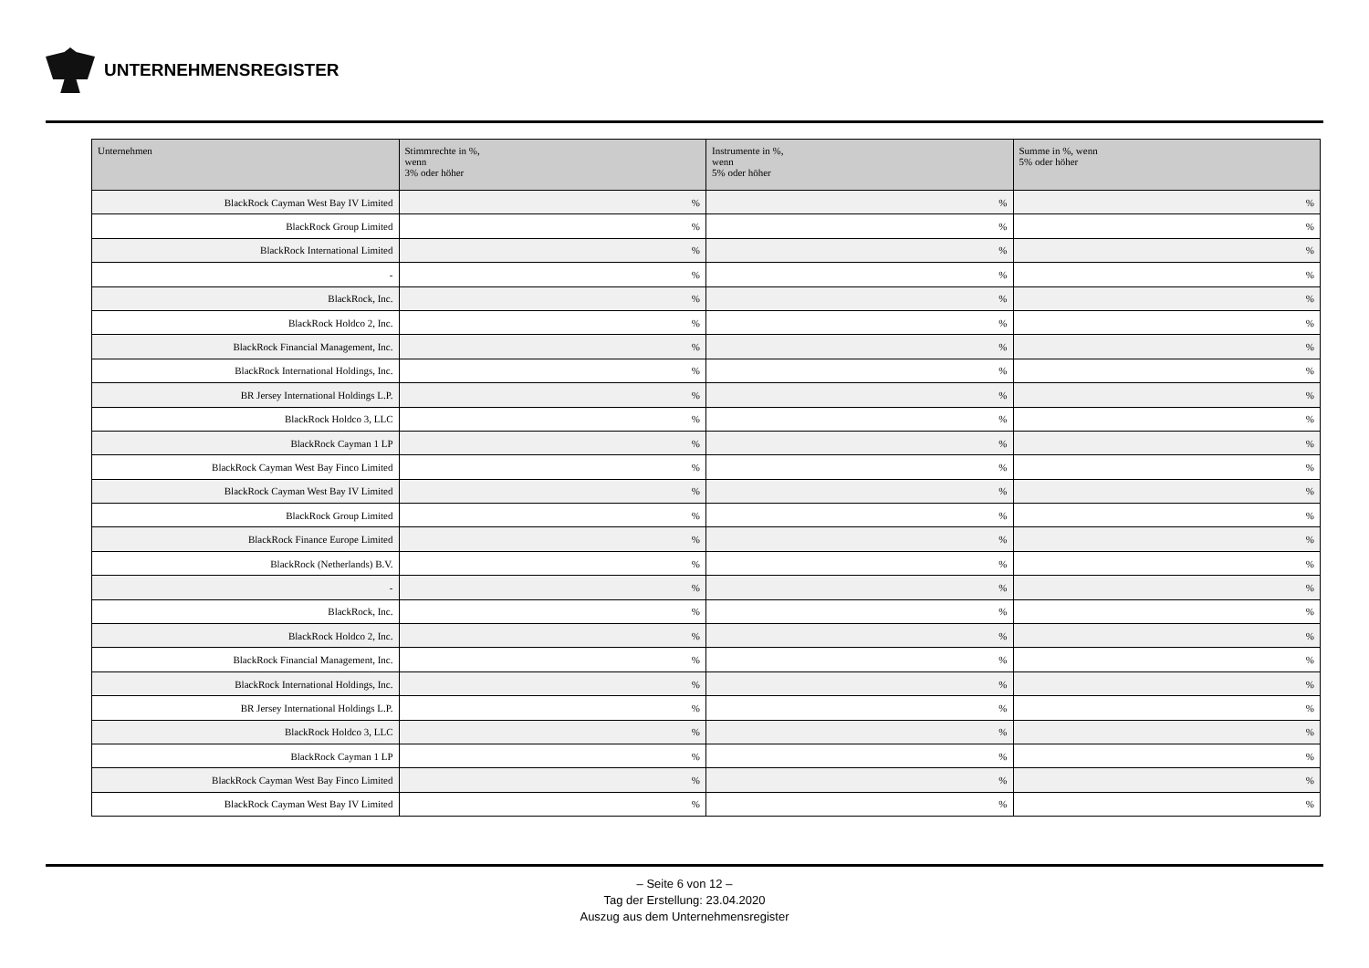UNTERNEHMENSREGISTER
| Unternehmen | Stimmrechte in %, wenn 3% oder höher | Instrumente in %, wenn 5% oder höher | Summe in %, wenn 5% oder höher |
| --- | --- | --- | --- |
| BlackRock Cayman West Bay IV Limited | % | % | % |
| BlackRock Group Limited | % | % | % |
| BlackRock International Limited | % | % | % |
| - | % | % | % |
| BlackRock, Inc. | % | % | % |
| BlackRock Holdco 2, Inc. | % | % | % |
| BlackRock Financial Management, Inc. | % | % | % |
| BlackRock International Holdings, Inc. | % | % | % |
| BR Jersey International Holdings L.P. | % | % | % |
| BlackRock Holdco 3, LLC | % | % | % |
| BlackRock Cayman 1 LP | % | % | % |
| BlackRock Cayman West Bay Finco Limited | % | % | % |
| BlackRock Cayman West Bay IV Limited | % | % | % |
| BlackRock Group Limited | % | % | % |
| BlackRock Finance Europe Limited | % | % | % |
| BlackRock (Netherlands) B.V. | % | % | % |
| - | % | % | % |
| BlackRock, Inc. | % | % | % |
| BlackRock Holdco 2, Inc. | % | % | % |
| BlackRock Financial Management, Inc. | % | % | % |
| BlackRock International Holdings, Inc. | % | % | % |
| BR Jersey International Holdings L.P. | % | % | % |
| BlackRock Holdco 3, LLC | % | % | % |
| BlackRock Cayman 1 LP | % | % | % |
| BlackRock Cayman West Bay Finco Limited | % | % | % |
| BlackRock Cayman West Bay IV Limited | % | % | % |
– Seite 6 von 12 –
Tag der Erstellung: 23.04.2020
Auszug aus dem Unternehmensregister